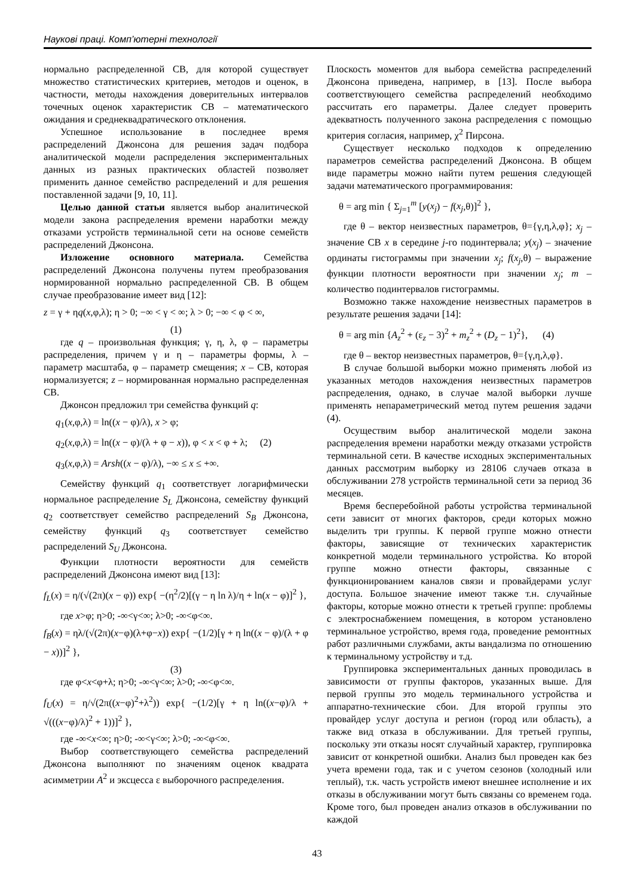Наукові праці. Комп’ютерні технології
нормально распределенной СВ, для которой существует множество статистических критериев, методов и оценок, в частности, методы нахождения доверительных интервалов точечных оценок характеристик СВ – математического ожидания и среднеквадратического отклонения.
Успешное использование в последнее время распределений Джонсона для решения задач подбора аналитической модели распределения экспериментальных данных из разных практических областей позволяет применить данное семейство распределений и для решения поставленной задачи [9, 10, 11].
Целью данной статьи является выбор аналитической модели закона распределения времени наработки между отказами устройств терминальной сети на основе семейств распределений Джонсона.
Изложение основного материала. Семейства распределений Джонсона получены путем преобразования нормированной нормально распределенной СВ. В общем случае преобразование имеет вид [12]:
z = γ + ηq(x,φ,λ); η > 0; −∞ < γ < ∞; λ > 0; −∞ < φ < ∞,
(1)
где q – произвольная функция; γ, η, λ, φ – параметры распределения, причем γ и η – параметры формы, λ – параметр масштаба, φ – параметр смещения; x – СВ, которая нормализуется; z – нормированная нормально распределенная СВ.
Джонсон предложил три семейства функций q:
q<sub>1</sub>(x,φ,λ) = ln((x − φ)/λ), x > φ;
q<sub>2</sub>(x,φ,λ) = ln((x − φ)/(λ + φ − x)), φ < x < φ + λ; (2)
q<sub>3</sub>(x,φ,λ) = Arsh((x − φ)/λ), −∞ ≤ x ≤ +∞.
Семейству функций q<sub>1</sub> соответствует логарифмически нормальное распределение S<sub>L</sub> Джонсона, семейству функций q<sub>2</sub> соответствует семейство распределений S<sub>B</sub> Джонсона, семейству функций q<sub>3</sub> соответствует семейство распределений S<sub>U</sub> Джонсона.
Функции плотности вероятности для семейств распределений Джонсона имеют вид [13]:
f<sub>L</sub>(x) = η/(√(2π)(x − φ)) exp{ −(η<sup>2</sup>/2)[(γ − η ln λ)/η + ln(x − φ)]<sup>2</sup> },
где x>φ; η>0; -∞<γ<∞; λ>0; -∞<φ<∞.
f<sub>B</sub>(x) = ηλ/(√(2π)(x−φ)(λ+φ−x)) exp{ −(1/2)[γ + η ln((x − φ)/(λ + φ − x))]<sup>2</sup> },
(3)
где φ<x<φ+λ; η>0; -∞<γ<∞; λ>0; -∞<φ<∞.
f<sub>U</sub>(x) = η/√(2π((x−φ)<sup>2</sup>+λ<sup>2</sup>)) exp{ −(1/2)[γ + η ln((x−φ)/λ + √(((x−φ)/λ)<sup>2</sup> + 1))]<sup>2</sup> },
где -∞<x<∞; η>0; -∞<γ<∞; λ>0; -∞<φ<∞.
Выбор соответствующего семейства распределений Джонсона выполняют по значениям оценок квадрата асимметрии A<sup>2</sup> и эксцесса ε выборочного распределения.
Плоскость моментов для выбора семейства распределений Джонсона приведена, например, в [13]. После выбора соответствующего семейства распределений необходимо рассчитать его параметры. Далее следует проверить адекватность полученного закона распределения с помощью критерия согласия, например, χ<sup>2</sup> Пирсона.
Существует несколько подходов к определению параметров семейства распределений Джонсона. В общем виде параметры можно найти путем решения следующей задачи математического программирования:
θ = arg min { Σ<sub>j=1</sub><sup>m</sup> [y(x<sub>j</sub>) − f(x<sub>j</sub>,θ)]<sup>2</sup> },
где θ – вектор неизвестных параметров, θ={γ,η,λ,φ}; x<sub>j</sub> – значение СВ x в середине j-го подинтервала; y(x<sub>j</sub>) – значение ординаты гистограммы при значении x<sub>j</sub>; f(x<sub>j</sub>,θ) – выражение функции плотности вероятности при значении x<sub>j</sub>; m – количество подинтервалов гистограммы.
Возможно также нахождение неизвестных параметров в результате решения задачи [14]:
θ = arg min {A<sub>z</sub><sup>2</sup> + (ε<sub>z</sub> − 3)<sup>2</sup> + m<sub>z</sub><sup>2</sup> + (D<sub>z</sub> − 1)<sup>2</sup>}, (4)
где θ – вектор неизвестных параметров, θ={γ,η,λ,φ}.
В случае большой выборки можно применять любой из указанных методов нахождения неизвестных параметров распределения, однако, в случае малой выборки лучше применять непараметрический метод путем решения задачи (4).
Осуществим выбор аналитической модели закона распределения времени наработки между отказами устройств терминальной сети. В качестве исходных экспериментальных данных рассмотрим выборку из 28106 случаев отказа в обслуживании 278 устройств терминальной сети за период 36 месяцев.
Время бесперебойной работы устройства терминальной сети зависит от многих факторов, среди которых можно выделить три группы. К первой группе можно отнести факторы, зависящие от технических характеристик конкретной модели терминального устройства. Ко второй группе можно отнести факторы, связанные с функционированием каналов связи и провайдерами услуг доступа. Большое значение имеют также т.н. случайные факторы, которые можно отнести к третьей группе: проблемы с электроснабжением помещения, в котором установлено терминальное устройство, время года, проведение ремонтных работ различными службами, акты вандализма по отношению к терминальному устройству и т.д.
Группировка экспериментальных данных проводилась в зависимости от группы факторов, указанных выше. Для первой группы это модель терминального устройства и аппаратно-технические сбои. Для второй группы это провайдер услуг доступа и регион (город или область), а также вид отказа в обслуживании. Для третьей группы, поскольку эти отказы носят случайный характер, группировка зависит от конкретной ошибки. Анализ был проведен как без учета времени года, так и с учетом сезонов (холодный или теплый), т.к. часть устройств имеют внешнее исполнение и их отказы в обслуживании могут быть связаны со временем года. Кроме того, был проведен анализ отказов в обслуживании по каждой
43